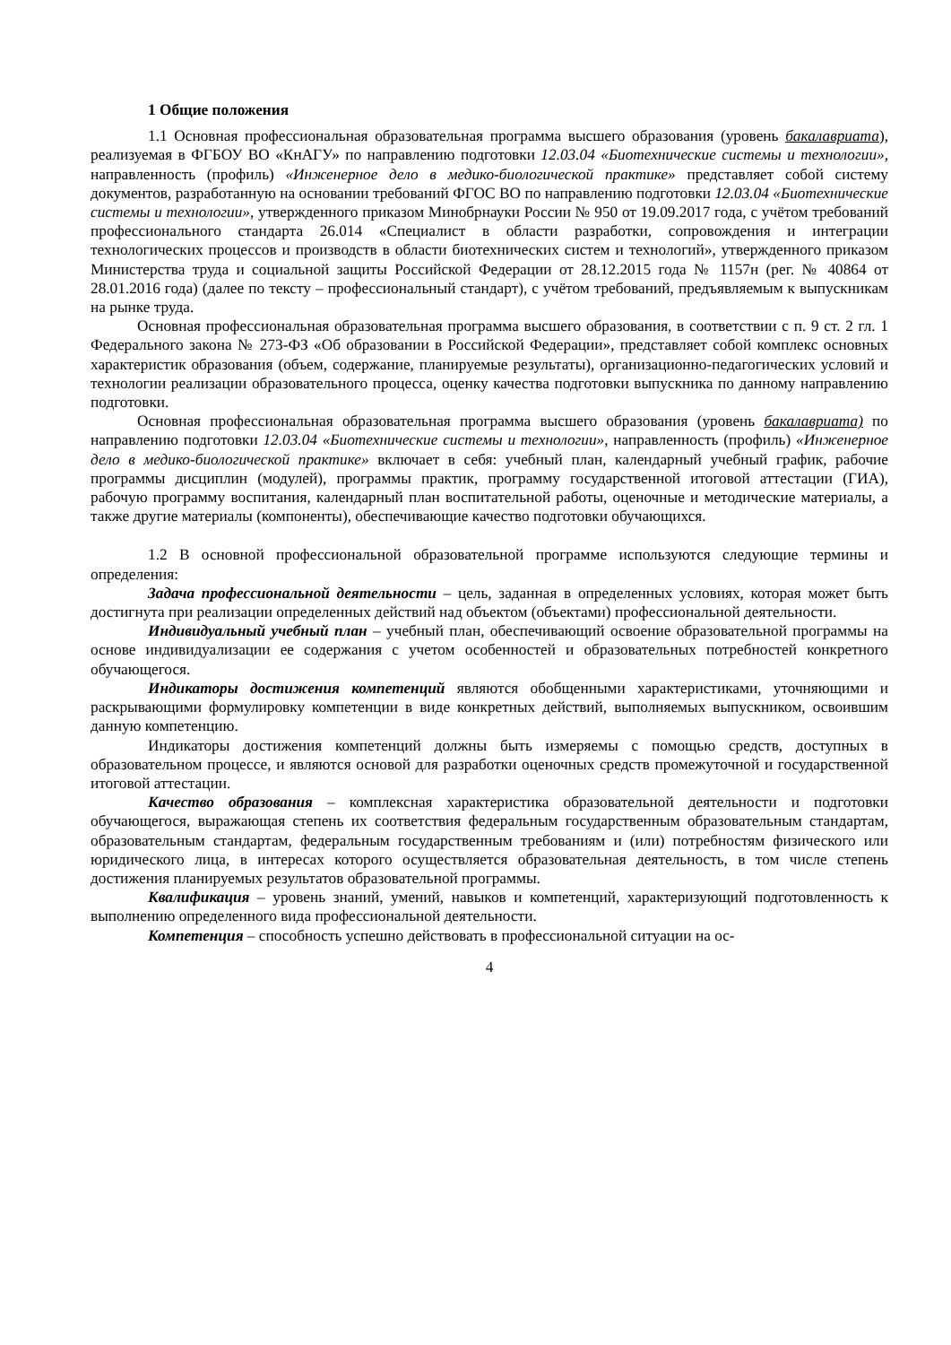1 Общие положения
1.1 Основная профессиональная образовательная программа высшего образования (уровень бакалавриата), реализуемая в ФГБОУ ВО «КнАГУ» по направлению подготовки 12.03.04 «Биотехнические системы и технологии», направленность (профиль) «Инженерное дело в медико-биологической практике» представляет собой систему документов, разработанную на основании требований ФГОС ВО по направлению подготовки 12.03.04 «Биотехнические системы и технологии», утвержденного приказом Минобрнауки России № 950 от 19.09.2017 года, с учётом требований профессионального стандарта 26.014 «Специалист в области разработки, сопровождения и интеграции технологических процессов и производств в области биотехнических систем и технологий», утвержденного приказом Министерства труда и социальной защиты Российской Федерации от 28.12.2015 года № 1157н (рег. № 40864 от 28.01.2016 года) (далее по тексту – профессиональный стандарт), с учётом требований, предъявляемым к выпускникам на рынке труда.
Основная профессиональная образовательная программа высшего образования, в соответствии с п. 9 ст. 2 гл. 1 Федерального закона № 273-ФЗ «Об образовании в Российской Федерации», представляет собой комплекс основных характеристик образования (объем, содержание, планируемые результаты), организационно-педагогических условий и технологии реализации образовательного процесса, оценку качества подготовки выпускника по данному направлению подготовки.
Основная профессиональная образовательная программа высшего образования (уровень бакалавриата) по направлению подготовки 12.03.04 «Биотехнические системы и технологии», направленность (профиль) «Инженерное дело в медико-биологической практике» включает в себя: учебный план, календарный учебный график, рабочие программы дисциплин (модулей), программы практик, программу государственной итоговой аттестации (ГИА), рабочую программу воспитания, календарный план воспитательной работы, оценочные и методические материалы, а также другие материалы (компоненты), обеспечивающие качество подготовки обучающихся.
1.2 В основной профессиональной образовательной программе используются следующие термины и определения:
Задача профессиональной деятельности – цель, заданная в определенных условиях, которая может быть достигнута при реализации определенных действий над объектом (объектами) профессиональной деятельности.
Индивидуальный учебный план – учебный план, обеспечивающий освоение образовательной программы на основе индивидуализации ее содержания с учетом особенностей и образовательных потребностей конкретного обучающегося.
Индикаторы достижения компетенций являются обобщенными характеристиками, уточняющими и раскрывающими формулировку компетенции в виде конкретных действий, выполняемых выпускником, освоившим данную компетенцию.
Индикаторы достижения компетенций должны быть измеряемы с помощью средств, доступных в образовательном процессе, и являются основой для разработки оценочных средств промежуточной и государственной итоговой аттестации.
Качество образования – комплексная характеристика образовательной деятельности и подготовки обучающегося, выражающая степень их соответствия федеральным государственным образовательным стандартам, образовательным стандартам, федеральным государственным требованиям и (или) потребностям физического или юридического лица, в интересах которого осуществляется образовательная деятельность, в том числе степень достижения планируемых результатов образовательной программы.
Квалификация – уровень знаний, умений, навыков и компетенций, характеризующий подготовленность к выполнению определенного вида профессиональной деятельности.
Компетенция – способность успешно действовать в профессиональной ситуации на ос-
4